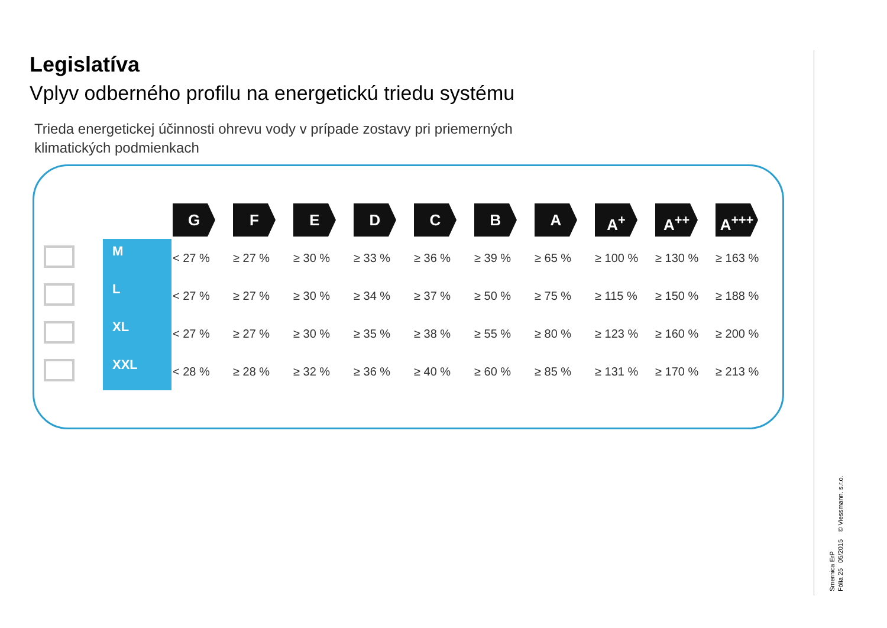Legislatíva
Vplyv odberného profilu na energetickú triedu systému
Trieda energetickej účinnosti ohrevu vody v prípade zostavy pri priemerných
klimatických podmienkach
| | | G | F | E | D | C | B | A | A<sup>+</sup> | A<sup>++</sup> | A<sup>+++</sup> |
| --- | --- | --- | --- | --- | --- | --- | --- | --- | --- | --- | --- |
| | M | < 27 % | ≥ 27 % | ≥ 30 % | ≥ 33 % | ≥ 36 % | ≥ 39 % | ≥ 65 % | ≥ 100 % | ≥ 130 % | ≥ 163 % |
| | L | < 27 % | ≥ 27 % | ≥ 30 % | ≥ 34 % | ≥ 37 % | ≥ 50 % | ≥ 75 % | ≥ 115 % | ≥ 150 % | ≥ 188 % |
| | XL | < 27 % | ≥ 27 % | ≥ 30 % | ≥ 35 % | ≥ 38 % | ≥ 55 % | ≥ 80 % | ≥ 123 % | ≥ 160 % | ≥ 200 % |
| | XXL | < 28 % | ≥ 28 % | ≥ 32 % | ≥ 36 % | ≥ 40 % | ≥ 60 % | ≥ 85 % | ≥ 131 % | ≥ 170 % | ≥ 213 % |
Smernica ErP
Fólia 25 05/2015 © Viessmann. s.r.o.